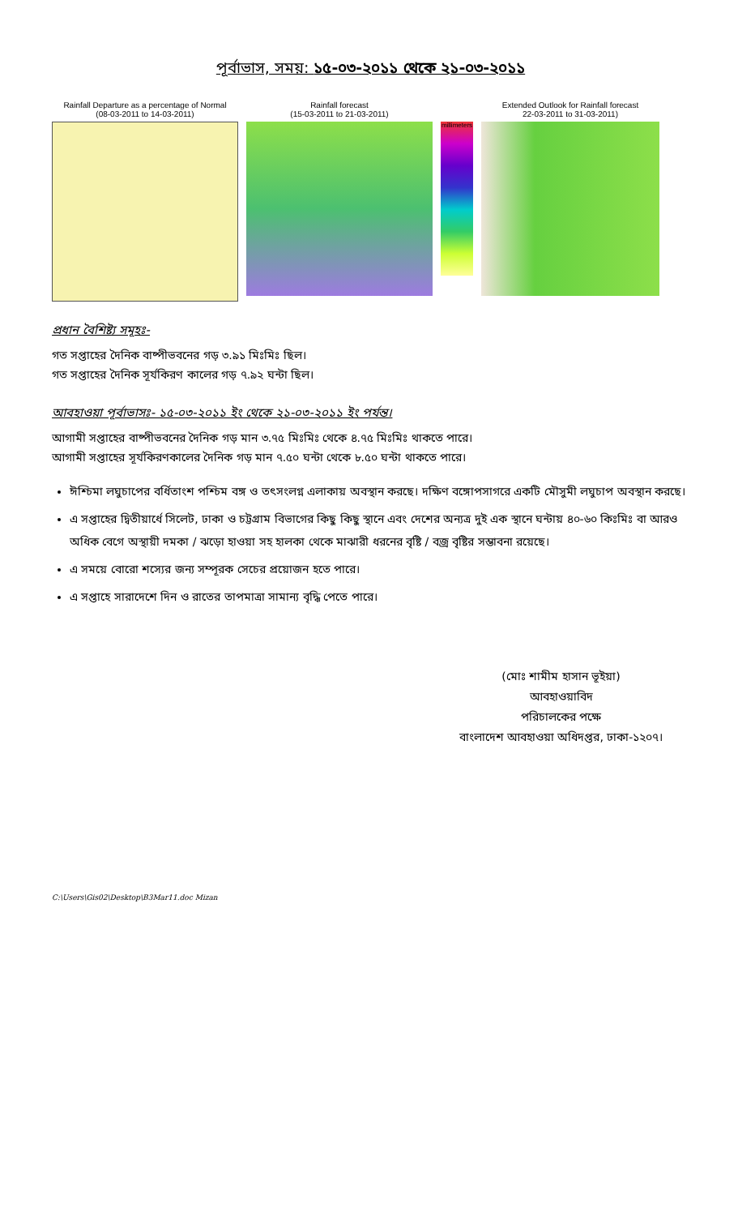পূর্বাভাস, সময়: ১৫-০৩-২০১১ থেকে ২১-০৩-২০১১
Rainfall Departure as a percentage of Normal
(08-03-2011 to 14-03-2011)
Rainfall forecast
(15-03-2011 to 21-03-2011)
millimeters
Extended Outlook for Rainfall forecast
22-03-2011 to 31-03-2011)
প্রধান বৈশিষ্ট্য সমূহঃ-
গত সপ্তাহের দৈনিক বাষ্পীভবনের গড় ৩.৯১ মিঃমিঃ ছিল।
গত সপ্তাহের দৈনিক সূর্যকিরণ কালের গড় ৭.৯২ ঘন্টা ছিল।
আবহাওয়া পূর্বাভাসঃ- ১৫-০৩-২০১১ ইং থেকে ২১-০৩-২০১১ ইং পর্যন্ত।
আগামী সপ্তাহের বাষ্পীভবনের দৈনিক গড় মান ৩.৭৫ মিঃমিঃ থেকে ৪.৭৫ মিঃমিঃ থাকতে পারে।
আগামী সপ্তাহের সূর্যকিরণকালের দৈনিক গড় মান ৭.৫০ ঘন্টা থেকে ৮.৫০ ঘন্টা থাকতে পারে।
ঈশ্চিমা লঘুচাপের বর্ধিতাংশ পশ্চিম বঙ্গ ও তৎসংলগ্ন এলাকায় অবস্থান করছে। দক্ষিণ বঙ্গোপসাগরে একটি মৌসুমী লঘুচাপ অবস্থান করছে।
এ সপ্তাহের দ্বিতীয়ার্ধে সিলেট, ঢাকা ও চট্টগ্রাম বিভাগের কিছু কিছু স্থানে এবং দেশের অন্যত্র দুই এক স্থানে ঘন্টায় ৪০-৬০ কিঃমিঃ বা আরও অধিক বেগে অস্থায়ী দমকা / ঝড়ো হাওয়া সহ হালকা থেকে মাঝারী ধরনের বৃষ্টি / বজ্র বৃষ্টির সম্ভাবনা রয়েছে।
এ সময়ে বোরো শস্যের জন্য সম্পূরক সেচের প্রয়োজন হতে পারে।
এ সপ্তাহে সারাদেশে দিন ও রাতের তাপমাত্রা সামান্য বৃদ্ধি পেতে পারে।
(মোঃ শামীম হাসান ভূইয়া)
আবহাওয়াবিদ
পরিচালকের পক্ষে
বাংলাদেশ আবহাওয়া অধিদপ্তর, ঢাকা-১২০৭।
C:\Users\Gis02\Desktop\B3Mar11.doc Mizan